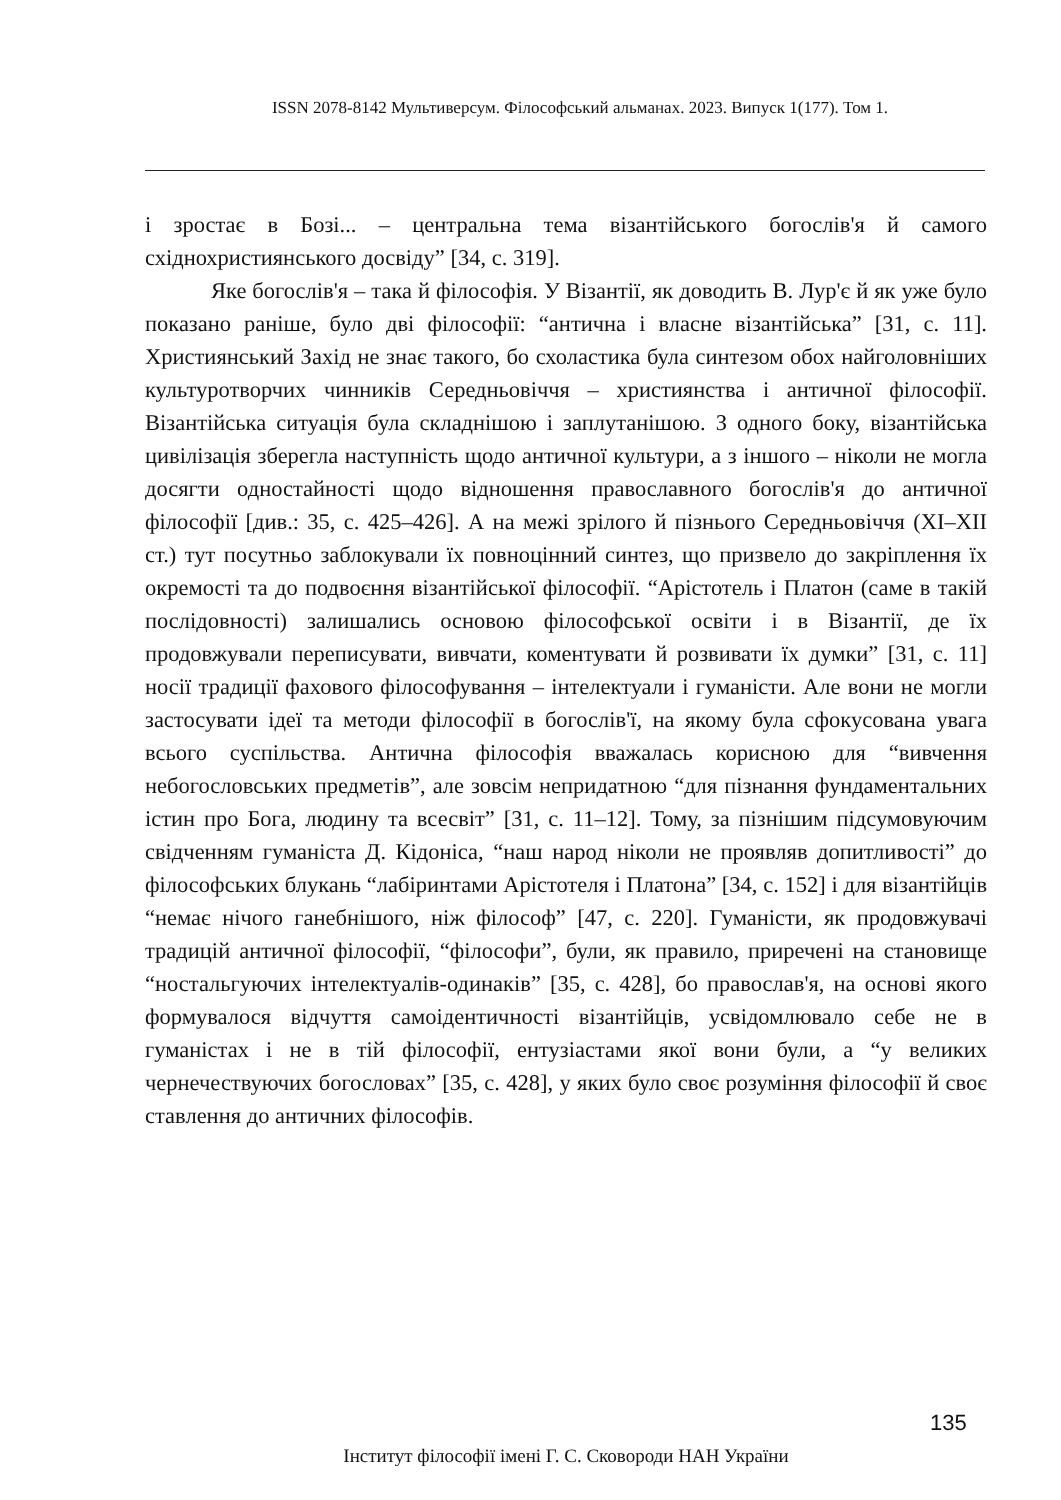ISSN 2078-8142 Мультиверсум. Філософський альманах. 2023. Випуск 1(177). Том 1.
і зростає в Бозі... – центральна тема візантійського богослів'я й самого східнохристиянського досвіду” [34, с. 319].
Яке богослів'я – така й філософія. У Візантії, як доводить В. Лур'є й як уже було показано раніше, було дві філософії: “антична і власне візантійська” [31, с. 11]. Християнський Захід не знає такого, бо схоластика була синтезом обох найголовніших культуротворчих чинників Середньовіччя – християнства і античної філософії. Візантійська ситуація була складнішою і заплутанішою. З одного боку, візантійська цивілізація зберегла наступність щодо античної культури, а з іншого – ніколи не могла досягти одностайності щодо відношення православного богослів'я до античної філософії [див.: 35, с. 425–426]. А на межі зрілого й пізнього Середньовіччя (XI–XII ст.) тут посутньо заблокували їх повноцінний синтез, що призвело до закріплення їх окремості та до подвоєння візантійської філософії. “Арістотель і Платон (саме в такій послідовності) залишались основою філософської освіти і в Візантії, де їх продовжували переписувати, вивчати, коментувати й розвивати їх думки” [31, с. 11] носії традиції фахового філософування – інтелектуали і гуманісти. Але вони не могли застосувати ідеї та методи філософії в богослів'ї, на якому була сфокусована увага всього суспільства. Антична філософія вважалась корисною для “вивчення небогословських предметів”, але зовсім непридатною “для пізнання фундаментальних істин про Бога, людину та всесвіт” [31, с. 11–12]. Тому, за пізнішим підсумовуючим свідченням гуманіста Д. Кідоніса, “наш народ ніколи не проявляв допитливості” до філософських блукань “лабіринтами Арістотеля і Платона” [34, с. 152] і для візантійців “немає нічого ганебнішого, ніж філософ” [47, с. 220]. Гуманісти, як продовжувачі традицій античної філософії, “філософи”, були, як правило, приречені на становище “ностальгуючих інтелектуалів-одинаків” [35, с. 428], бо православ'я, на основі якого формувалося відчуття самоідентичності візантійців, усвідомлювало себе не в гуманістах і не в тій філософії, ентузіастами якої вони були, а “у великих чернечествуючих богословах” [35, с. 428], у яких було своє розуміння філософії й своє ставлення до античних філософів.
135
Інститут філософії імені Г. С. Сковороди НАН України